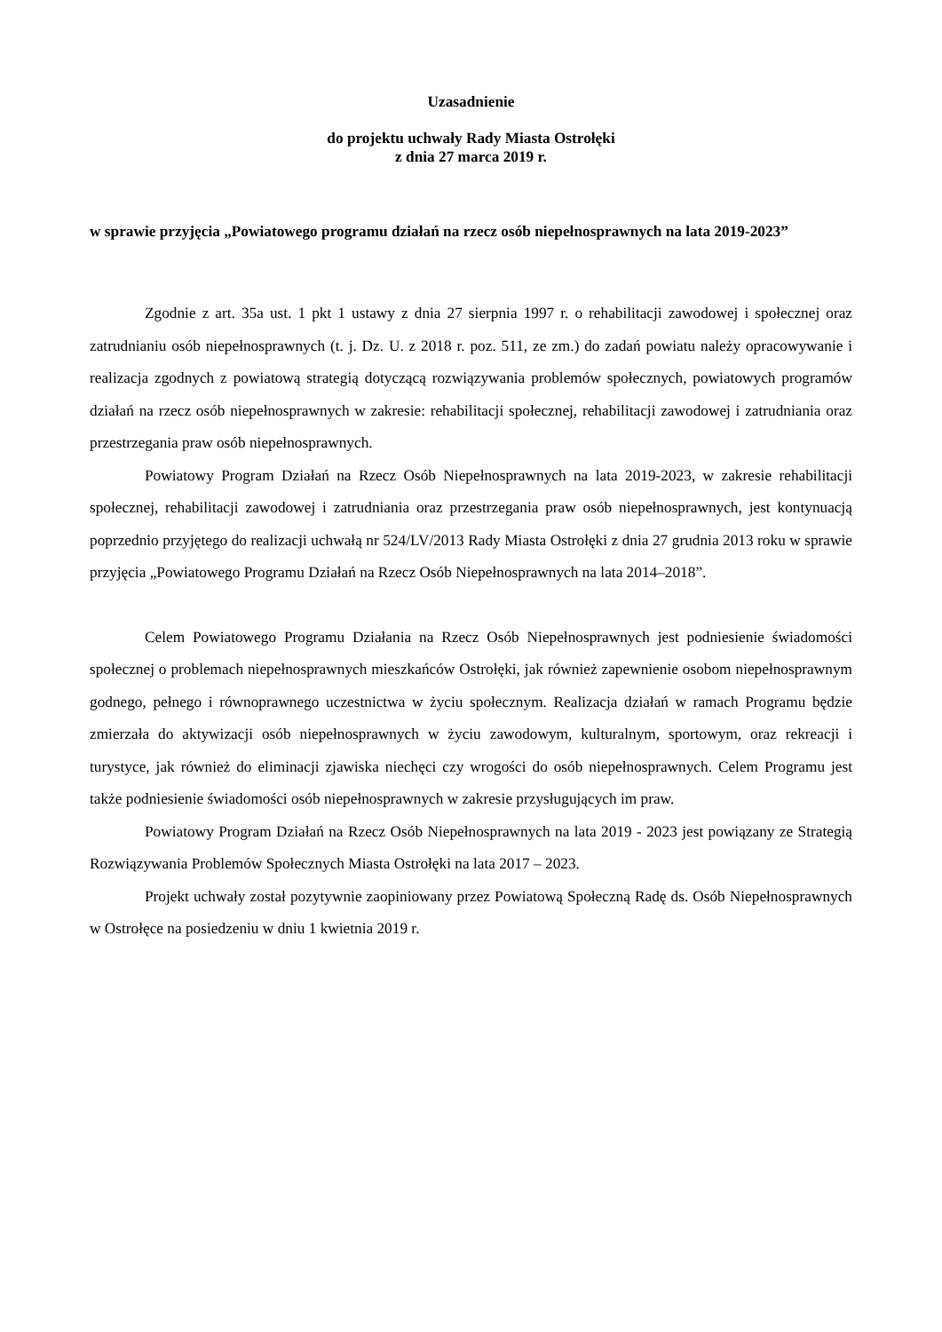Uzasadnienie
do projektu uchwały Rady Miasta Ostrołęki
z dnia 27 marca 2019 r.
w sprawie przyjęcia „Powiatowego programu działań na rzecz osób niepełnosprawnych na lata 2019-2023”
Zgodnie z art. 35a ust. 1 pkt 1 ustawy z dnia 27 sierpnia 1997 r. o rehabilitacji zawodowej i społecznej oraz zatrudnianiu osób niepełnosprawnych (t. j. Dz. U. z 2018 r. poz. 511, ze zm.) do zadań powiatu należy opracowywanie i realizacja zgodnych z powiatową strategią dotyczącą rozwiązywania problemów społecznych, powiatowych programów działań na rzecz osób niepełnosprawnych w zakresie: rehabilitacji społecznej, rehabilitacji zawodowej i zatrudniania oraz przestrzegania praw osób niepełnosprawnych.
Powiatowy Program Działań na Rzecz Osób Niepełnosprawnych na lata 2019-2023, w zakresie rehabilitacji społecznej, rehabilitacji zawodowej i zatrudniania oraz przestrzegania praw osób niepełnosprawnych, jest kontynuacją poprzednio przyjętego do realizacji uchwałą nr 524/LV/2013 Rady Miasta Ostrołęki z dnia 27 grudnia 2013 roku w sprawie przyjęcia „Powiatowego Programu Działań na Rzecz Osób Niepełnosprawnych na lata 2014–2018”.
Celem Powiatowego Programu Działania na Rzecz Osób Niepełnosprawnych jest podniesienie świadomości społecznej o problemach niepełnosprawnych mieszkańców Ostrołęki, jak również zapewnienie osobom niepełnosprawnym godnego, pełnego i równoprawnego uczestnictwa w życiu społecznym. Realizacja działań w ramach Programu będzie zmierzała do aktywizacji osób niepełnosprawnych w życiu zawodowym, kulturalnym, sportowym, oraz rekreacji i turystyce, jak również do eliminacji zjawiska niechęci czy wrogości do osób niepełnosprawnych. Celem Programu jest także podniesienie świadomości osób niepełnosprawnych w zakresie przysługujących im praw.
Powiatowy Program Działań na Rzecz Osób Niepełnosprawnych na lata 2019 - 2023 jest powiązany ze Strategią Rozwiązywania Problemów Społecznych Miasta Ostrołęki na lata 2017 – 2023.
Projekt uchwały został pozytywnie zaopiniowany przez Powiatową Społeczną Radę ds. Osób Niepełnosprawnych w Ostrołęce na posiedzeniu w dniu 1 kwietnia 2019 r.